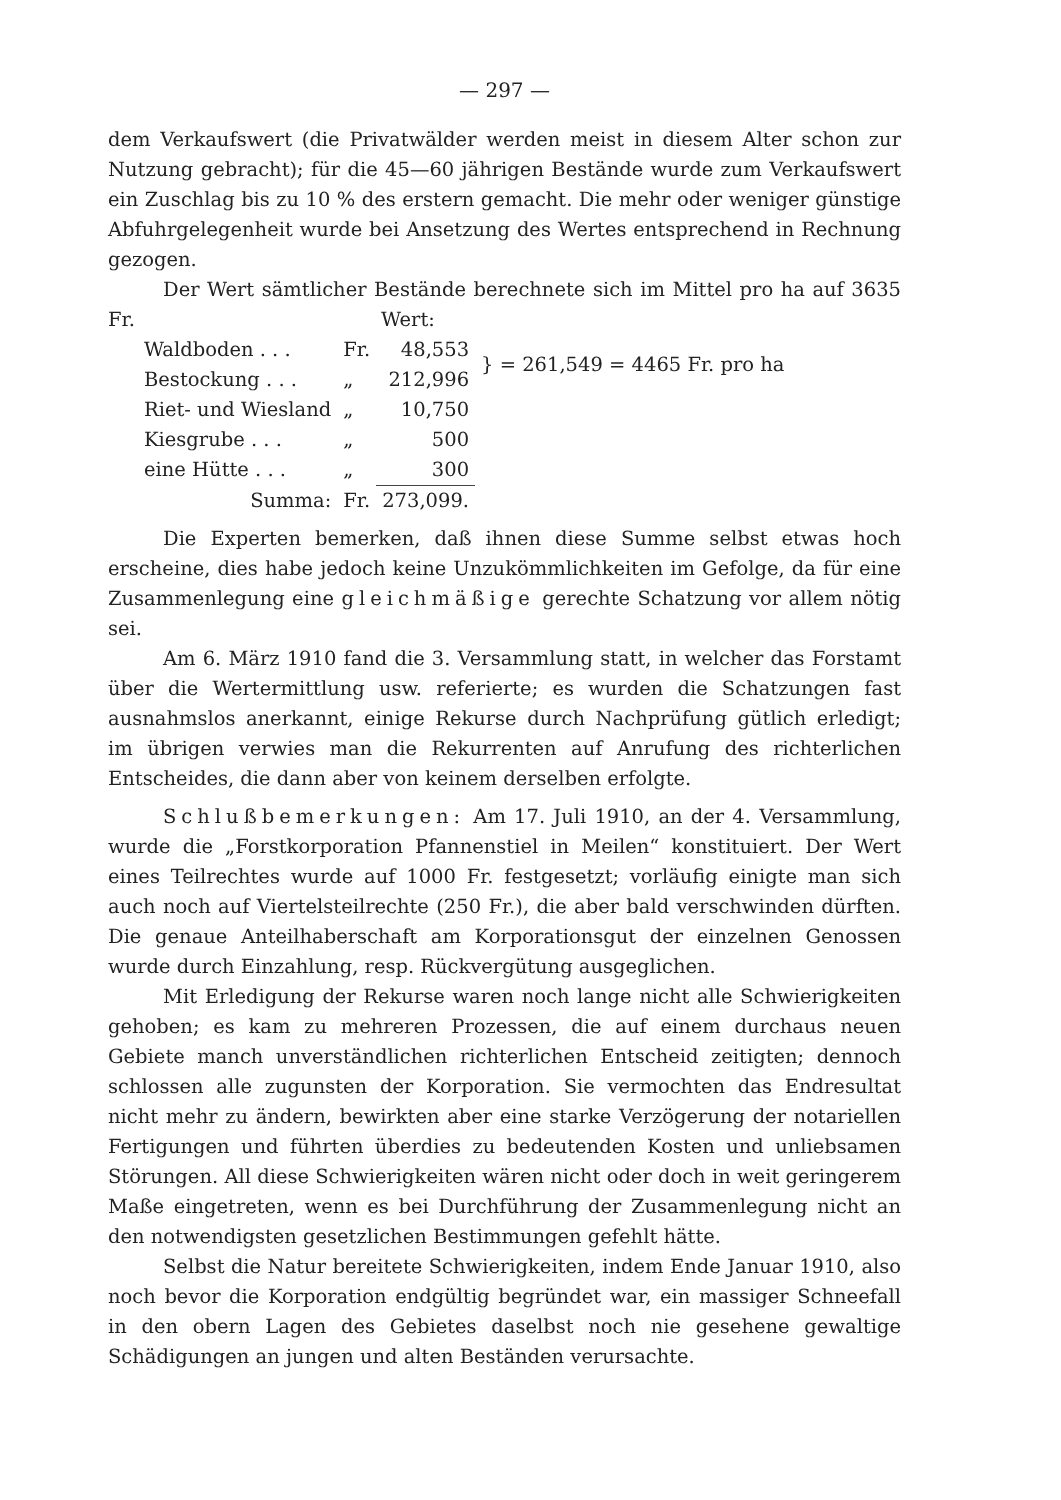— 297 —
dem Verkaufswert (die Privatwälder werden meist in diesem Alter schon zur Nutzung gebracht); für die 45—60 jährigen Bestände wurde zum Verkaufswert ein Zuschlag bis zu 10 % des erstern gemacht. Die mehr oder weniger günstige Abfuhrgelegenheit wurde bei Ansetzung des Wertes entsprechend in Rechnung gezogen.
Der Wert sämtlicher Bestände berechnete sich im Mittel pro ha auf 3635 Fr. Wert:
| Waldboden . . . | Fr. | 48,553 | } = 261,549 = 4465 Fr. pro ha |
| Bestockung . . . | „ | 212,996 | |
| Riet- und Wiesland | „ | 10,750 | |
| Kiesgrube . . . | „ | 500 | |
| eine Hütte . . . | „ | 300 | |
| Summa: | Fr. | 273,099. | |
Die Experten bemerken, daß ihnen diese Summe selbst etwas hoch erscheine, dies habe jedoch keine Unzukömmlichkeiten im Gefolge, da für eine Zusammenlegung eine gleichmäßige gerechte Schatzung vor allem nötig sei.
Am 6. März 1910 fand die 3. Versammlung statt, in welcher das Forstamt über die Wertermittlung usw. referierte; es wurden die Schatzungen fast ausnahmslos anerkannt, einige Rekurse durch Nachprüfung gütlich erledigt; im übrigen verwies man die Rekurrenten auf Anrufung des richterlichen Entscheides, die dann aber von keinem derselben erfolgte.
Schlußbemerkungen: Am 17. Juli 1910, an der 4. Versammlung, wurde die „Forstkorporation Pfannenstiel in Meilen“ konstituiert. Der Wert eines Teilrechtes wurde auf 1000 Fr. festgesetzt; vorläufig einigte man sich auch noch auf Viertelsteilrechte (250 Fr.), die aber bald verschwinden dürften. Die genaue Anteilhaberschaft am Korporationsgut der einzelnen Genossen wurde durch Einzahlung, resp. Rückvergütung ausgeglichen.
Mit Erledigung der Rekurse waren noch lange nicht alle Schwierigkeiten gehoben; es kam zu mehreren Prozessen, die auf einem durchaus neuen Gebiete manch unverständlichen richterlichen Entscheid zeitigten; dennoch schlossen alle zugunsten der Korporation. Sie vermochten das Endresultat nicht mehr zu ändern, bewirkten aber eine starke Verzögerung der notariellen Fertigungen und führten überdies zu bedeutenden Kosten und unliebsamen Störungen. All diese Schwierigkeiten wären nicht oder doch in weit geringerem Maße eingetreten, wenn es bei Durchführung der Zusammenlegung nicht an den notwendigsten gesetzlichen Bestimmungen gefehlt hätte.
Selbst die Natur bereitete Schwierigkeiten, indem Ende Januar 1910, also noch bevor die Korporation endgültig begründet war, ein massiger Schneefall in den obern Lagen des Gebietes daselbst noch nie gesehene gewaltige Schädigungen an jungen und alten Beständen verursachte.